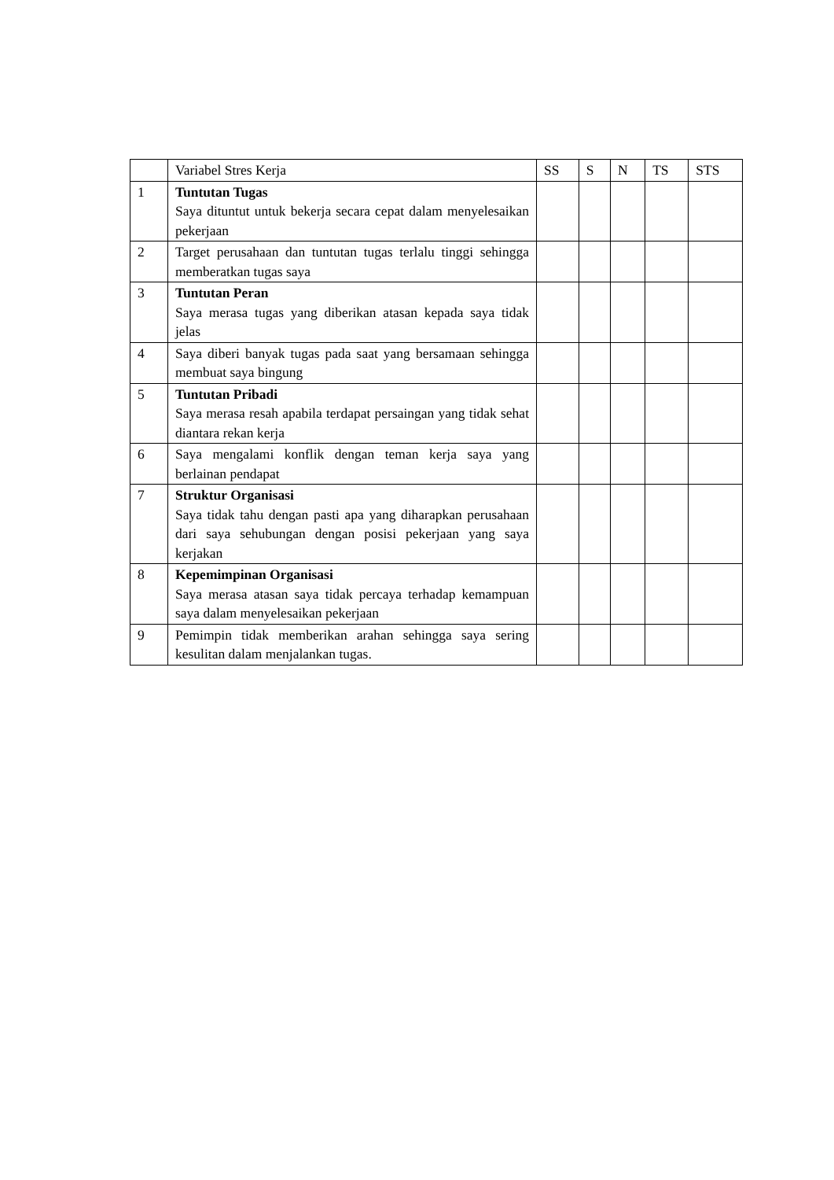| | Variabel Stres Kerja | SS | S | N | TS | STS |
| --- | --- | --- | --- | --- | --- | --- |
| 1 | Tuntutan Tugas Saya dituntut untuk bekerja secara cepat dalam menyelesaikan pekerjaan | | | | | |
| 2 | Target perusahaan dan tuntutan tugas terlalu tinggi sehingga memberatkan tugas saya | | | | | |
| 3 | Tuntutan Peran Saya merasa tugas yang diberikan atasan kepada saya tidak jelas | | | | | |
| 4 | Saya diberi banyak tugas pada saat yang bersamaan sehingga membuat saya bingung | | | | | |
| 5 | Tuntutan Pribadi Saya merasa resah apabila terdapat persaingan yang tidak sehat diantara rekan kerja | | | | | |
| 6 | Saya mengalami konflik dengan teman kerja saya yang berlainan pendapat | | | | | |
| 7 | Struktur Organisasi Saya tidak tahu dengan pasti apa yang diharapkan perusahaan dari saya sehubungan dengan posisi pekerjaan yang saya kerjakan | | | | | |
| 8 | Kepemimpinan Organisasi Saya merasa atasan saya tidak percaya terhadap kemampuan saya dalam menyelesaikan pekerjaan | | | | | |
| 9 | Pemimpin tidak memberikan arahan sehingga saya sering kesulitan dalam menjalankan tugas. | | | | | |